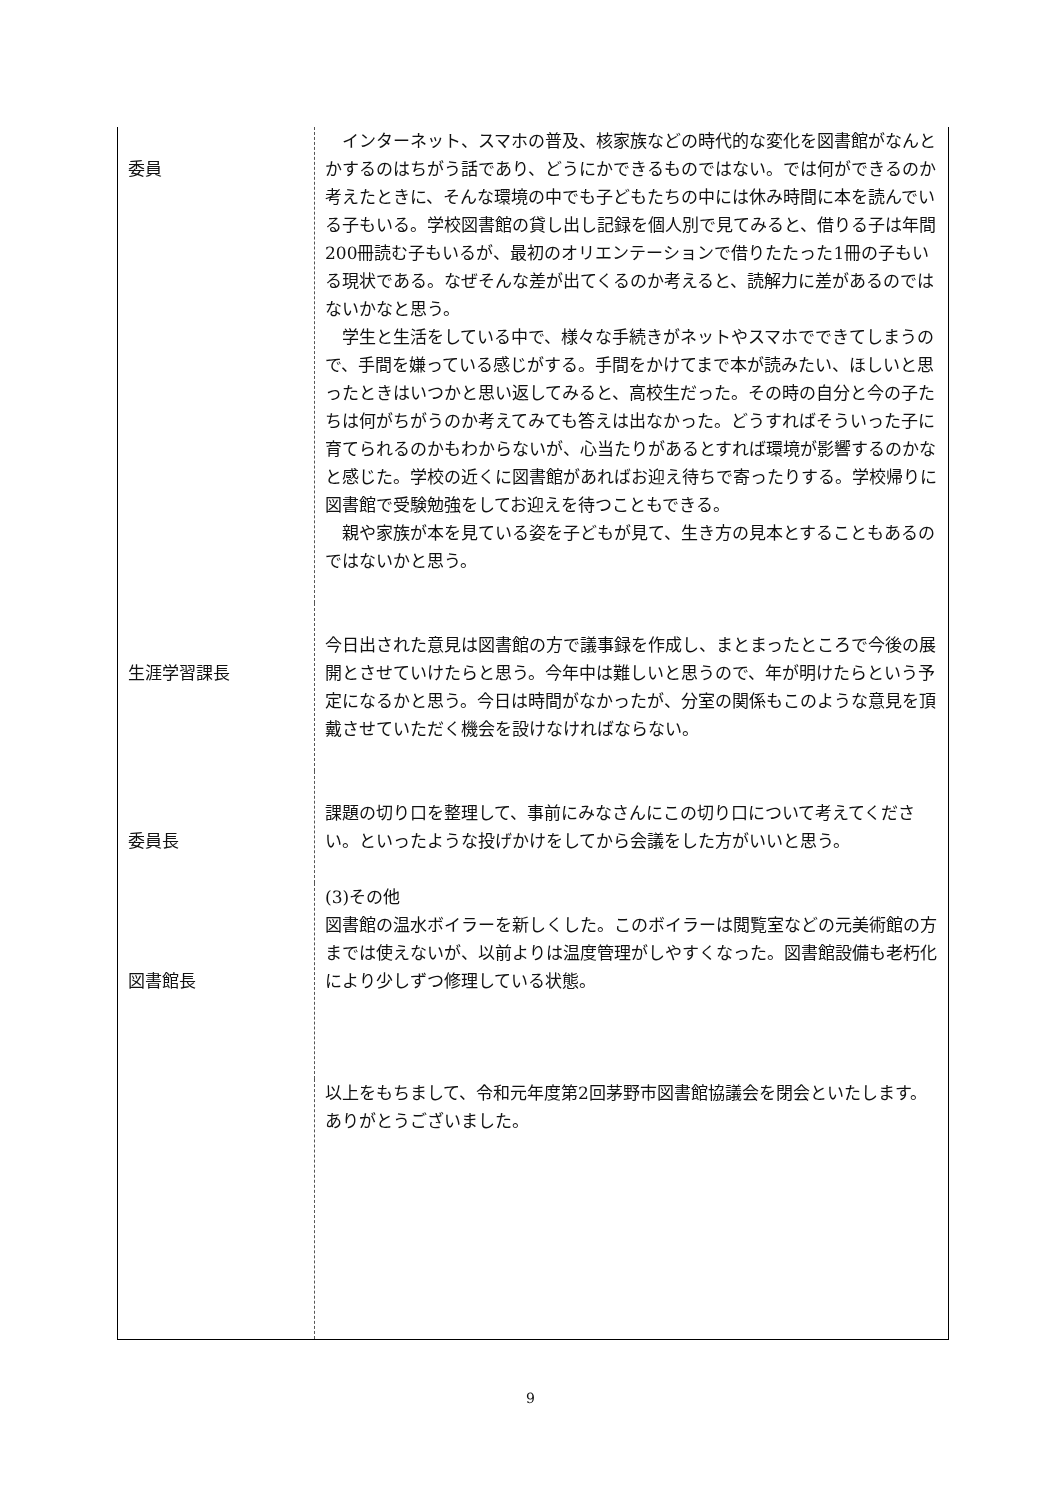| 委員 | インターネット、スマホの普及、核家族などの時代的な変化を図書館がなんとかするのはちがう話であり、どうにかできるものではない。では何ができるのか考えたときに、そんな環境の中でも子どもたちの中には休み時間に本を読んでいる子もいる。学校図書館の貸し出し記録を個人別で見てみると、借りる子は年間200冊読む子もいるが、最初のオリエンテーションで借りたたった1冊の子もいる現状である。なぜそんな差が出てくるのか考えると、読解力に差があるのではないかなと思う。 学生と生活をしている中で、様々な手続きがネットやスマホでできてしまうので、手間を嫌っている感じがする。手間をかけてまで本が読みたい、ほしいと思ったときはいつかと思い返してみると、高校生だった。その時の自分と今の子たちは何がちがうのか考えてみても答えは出なかった。どうすればそういった子に育てられるのかもわからないが、心当たりがあるとすれば環境が影響するのかなと感じた。学校の近くに図書館があればお迎え待ちで寄ったりする。学校帰りに図書館で受験勉強をしてお迎えを待つこともできる。 親や家族が本を見ている姿を子どもが見て、生き方の見本とすることもあるのではないかと思う。 |
| 生涯学習課長 | 今日出された意見は図書館の方で議事録を作成し、まとまったところで今後の展開とさせていけたらと思う。今年中は難しいと思うので、年が明けたらという予定になるかと思う。今日は時間がなかったが、分室の関係もこのような意見を頂戴させていただく機会を設けなければならない。 |
| 委員長 | 課題の切り口を整理して、事前にみなさんにこの切り口について考えてください。といったような投げかけをしてから会議をした方がいいと思う。 |
| 図書館長 | (3)その他 図書館の温水ボイラーを新しくした。このボイラーは閲覧室などの元美術館の方までは使えないが、以前よりは温度管理がしやすくなった。図書館設備も老朽化により少しずつ修理している状態。 |
| | 以上をもちまして、令和元年度第2回茅野市図書館協議会を閉会といたします。ありがとうございました。 |
9